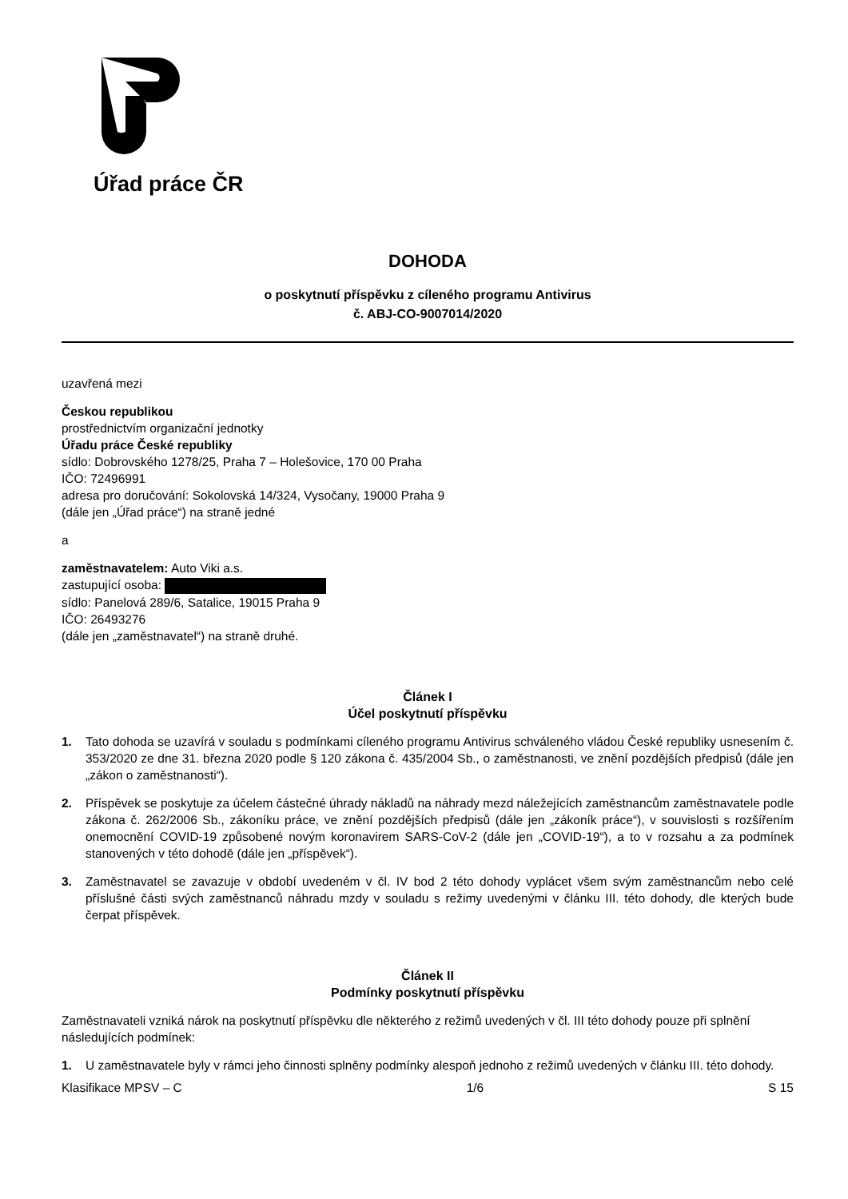Úřad práce ČR
DOHODA
o poskytnutí příspěvku z cíleného programu Antivirus
č. ABJ-CO-9007014/2020
uzavřená mezi
Českou republikou
prostřednictvím organizační jednotky
Úřadu práce České republiky
sídlo: Dobrovského 1278/25, Praha 7 – Holešovice, 170 00 Praha
IČO: 72496991
adresa pro doručování: Sokolovská 14/324, Vysočany, 19000 Praha 9
(dále jen „Úřad práce“) na straně jedné
a
zaměstnavatelem: Auto Viki a.s.
zastupující osoba:
sídlo: Panelová 289/6, Satalice, 19015 Praha 9
IČO: 26493276
(dále jen „zaměstnavatel“) na straně druhé.
Článek I
Účel poskytnutí příspěvku
1. Tato dohoda se uzavírá v souladu s podmínkami cíleného programu Antivirus schváleného vládou České republiky usnesením č. 353/2020 ze dne 31. března 2020 podle § 120 zákona č. 435/2004 Sb., o zaměstnanosti, ve znění pozdějších předpisů (dále jen „zákon o zaměstnanosti“).
2. Příspěvek se poskytuje za účelem částečné úhrady nákladů na náhrady mezd náležejících zaměstnancům zaměstnavatele podle zákona č. 262/2006 Sb., zákoníku práce, ve znění pozdějších předpisů (dále jen „zákoník práce“), v souvislosti s rozšířením onemocnění COVID-19 způsobené novým koronavirem SARS-CoV-2 (dále jen „COVID-19“), a to v rozsahu a za podmínek stanovených v této dohodě (dále jen „příspěvek“).
3. Zaměstnavatel se zavazuje v období uvedeném v čl. IV bod 2 této dohody vyplácet všem svým zaměstnancům nebo celé příslušné části svých zaměstnanců náhradu mzdy v souladu s režimy uvedenými v článku III. této dohody, dle kterých bude čerpat příspěvek.
Článek II
Podmínky poskytnutí příspěvku
Zaměstnavateli vzniká nárok na poskytnutí příspěvku dle některého z režimů uvedených v čl. III této dohody pouze při splnění následujících podmínek:
1. U zaměstnavatele byly v rámci jeho činnosti splněny podmínky alespoň jednoho z režimů uvedených v článku III. této dohody.
Klasifikace MPSV – C 1/6 S 15